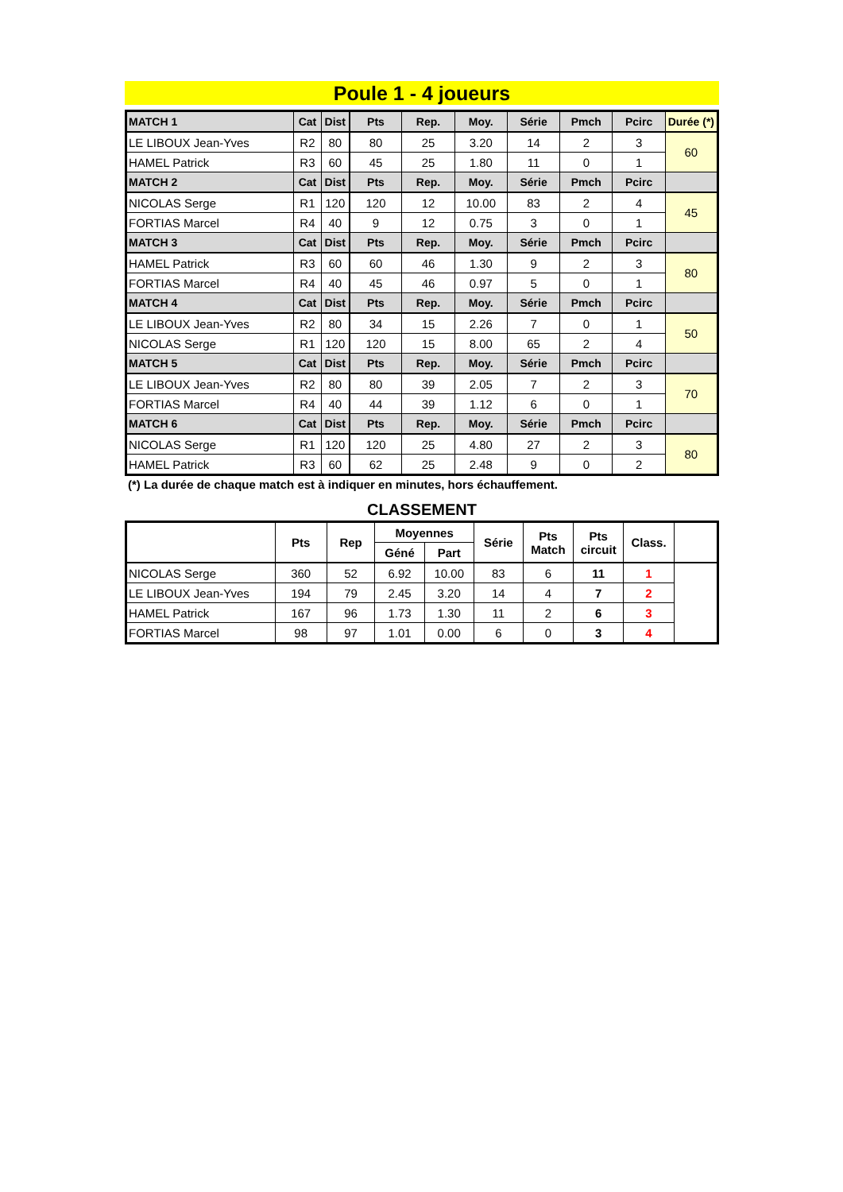Poule 1 - 4 joueurs
| MATCH 1 | Cat | Dist | Pts | Rep. | Moy. | Série | Pmch | Pcirc | Durée (*) |
| LE LIBOUX Jean-Yves | R2 | 80 | 80 | 25 | 3.20 | 14 | 2 | 3 | 60 |
| HAMEL Patrick | R3 | 60 | 45 | 25 | 1.80 | 11 | 0 | 1 | |
| MATCH 2 | Cat | Dist | Pts | Rep. | Moy. | Série | Pmch | Pcirc | |
| NICOLAS Serge | R1 | 120 | 120 | 12 | 10.00 | 83 | 2 | 4 | 45 |
| FORTIAS Marcel | R4 | 40 | 9 | 12 | 0.75 | 3 | 0 | 1 | |
| MATCH 3 | Cat | Dist | Pts | Rep. | Moy. | Série | Pmch | Pcirc | |
| HAMEL Patrick | R3 | 60 | 60 | 46 | 1.30 | 9 | 2 | 3 | 80 |
| FORTIAS Marcel | R4 | 40 | 45 | 46 | 0.97 | 5 | 0 | 1 | |
| MATCH 4 | Cat | Dist | Pts | Rep. | Moy. | Série | Pmch | Pcirc | |
| LE LIBOUX Jean-Yves | R2 | 80 | 34 | 15 | 2.26 | 7 | 0 | 1 | 50 |
| NICOLAS Serge | R1 | 120 | 120 | 15 | 8.00 | 65 | 2 | 4 | |
| MATCH 5 | Cat | Dist | Pts | Rep. | Moy. | Série | Pmch | Pcirc | |
| LE LIBOUX Jean-Yves | R2 | 80 | 80 | 39 | 2.05 | 7 | 2 | 3 | 70 |
| FORTIAS Marcel | R4 | 40 | 44 | 39 | 1.12 | 6 | 0 | 1 | |
| MATCH 6 | Cat | Dist | Pts | Rep. | Moy. | Série | Pmch | Pcirc | |
| NICOLAS Serge | R1 | 120 | 120 | 25 | 4.80 | 27 | 2 | 3 | 80 |
| HAMEL Patrick | R3 | 60 | 62 | 25 | 2.48 | 9 | 0 | 2 | |
(*) La durée de chaque match est à indiquer en minutes, hors échauffement.
CLASSEMENT
| | Pts | Rep | Moyennes | | Série | Pts Match | Pts circuit | Class. |
| --- | --- | --- | --- | --- | --- | --- | --- | --- |
| | | | Géné | Part | | | | |
| NICOLAS Serge | 360 | 52 | 6.92 | 10.00 | 83 | 6 | 11 | 1 |
| LE LIBOUX Jean-Yves | 194 | 79 | 2.45 | 3.20 | 14 | 4 | 7 | 2 |
| HAMEL Patrick | 167 | 96 | 1.73 | 1.30 | 11 | 2 | 6 | 3 |
| FORTIAS Marcel | 98 | 97 | 1.01 | 0.00 | 6 | 0 | 3 | 4 |